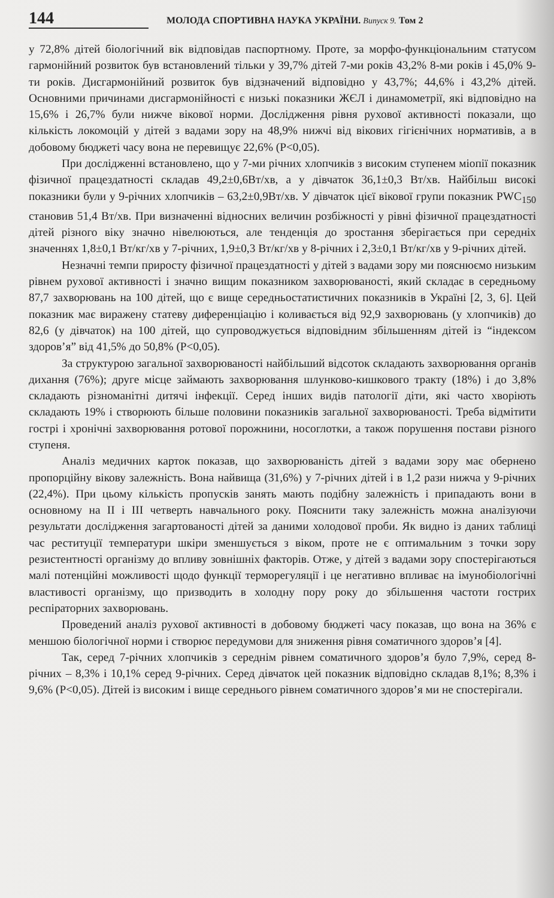144 МОЛОДА СПОРТИВНА НАУКА УКРАЇНИ. Випуск 9. Том 2
у 72,8% дітей біологічний вік відповідав паспортному. Проте, за морфо-функціональним статусом гармонійний розвиток був встановлений тільки у 39,7% дітей 7-ми років 43,2% 8-ми років і 45,0% 9-ти років. Дисгармонійний розвиток був відзначений відповідно у 43,7%; 44,6% і 43,2% дітей. Основними причинами дисгармонійності є низькі показники ЖЄЛ і динамометрії, які відповідно на 15,6% і 26,7% були нижче вікової норми. Дослідження рівня рухової активності показали, що кількість локомоцій у дітей з вадами зору на 48,9% нижчі від вікових гігієнічних нормативів, а в добовому бюджеті часу вона не перевищує 22,6% (P<0,05).
При дослідженні встановлено, що у 7-ми річних хлопчиків з високим ступенем міопії показник фізичної працездатності складав 49,2±0,6Вт/хв, а у дівчаток 36,1±0,3 Вт/хв. Найбільш високі показники були у 9-річних хлопчиків – 63,2±0,9Вт/хв. У дівчаток цієї вікової групи показник PWC<sub>150</sub> становив 51,4 Вт/хв. При визначенні відносних величин розбіжності у рівні фізичної працездатності дітей різного віку значно нівелюються, але тенденція до зростання зберігається при середніх значеннях 1,8±0,1 Вт/кг/хв у 7-річних, 1,9±0,3 Вт/кг/хв у 8-річних і 2,3±0,1 Вт/кг/хв у 9-річних дітей.
Незначні темпи приросту фізичної працездатності у дітей з вадами зору ми пояснюємо низьким рівнем рухової активності і значно вищим показником захворюваності, який складає в середньому 87,7 захворювань на 100 дітей, що є вище середньостатистичних показників в Україні [2, 3, 6]. Цей показник має виражену статеву диференціацію і коливається від 92,9 захворювань (у хлопчиків) до 82,6 (у дівчаток) на 100 дітей, що супроводжується відповідним збільшенням дітей із “індексом здоров’я” від 41,5% до 50,8% (P<0,05).
За структурою загальної захворюваності найбільший відсоток складають захворювання органів дихання (76%); друге місце займають захворювання шлунково-кишкового тракту (18%) і до 3,8% складають різноманітні дитячі інфекції. Серед інших видів патології діти, які часто хворіють складають 19% і створюють більше половини показників загальної захворюваності. Треба відмітити гострі і хронічні захворювання ротової порожнини, носоглотки, а також порушення постави різного ступеня.
Аналіз медичних карток показав, що захворюваність дітей з вадами зору має обернено пропорційну вікову залежність. Вона найвища (31,6%) у 7-річних дітей і в 1,2 рази нижча у 9-річних (22,4%). При цьому кількість пропусків занять мають подібну залежність і припадають вони в основному на II і III четверть навчального року. Пояснити таку залежність можна аналізуючи результати дослідження загартованості дітей за даними холодової проби. Як видно із даних таблиці час реституції температури шкіри зменшується з віком, проте не є оптимальним з точки зору резистентності організму до впливу зовнішніх факторів. Отже, у дітей з вадами зору спостерігаються малі потенційні можливості щодо функції терморегуляції і це негативно впливає на імунобіологічні властивості організму, що призводить в холодну пору року до збільшення частоти гострих респіраторних захворювань.
Проведений аналіз рухової активності в добовому бюджеті часу показав, що вона на 36% є меншою біологічної норми і створює передумови для зниження рівня соматичного здоров’я [4].
Так, серед 7-річних хлопчиків з середнім рівнем соматичного здоров’я було 7,9%, серед 8-річних – 8,3% і 10,1% серед 9-річних. Серед дівчаток цей показник відповідно складав 8,1%; 8,3% і 9,6% (P<0,05). Дітей із високим і вище середнього рівнем соматичного здоров’я ми не спостерігали.